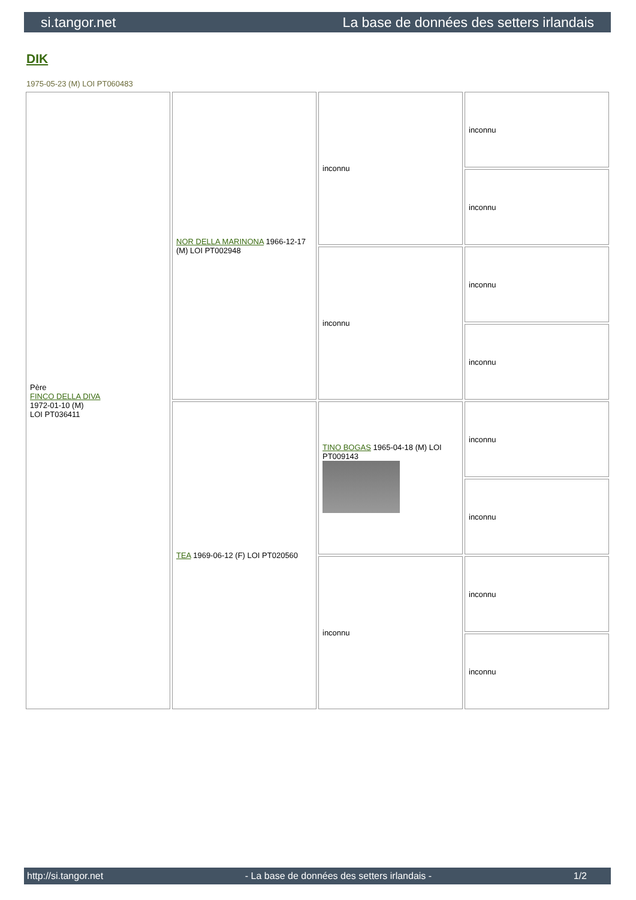si.tangor.net La base de données des setters irlandais
DIK
1975-05-23 (M) LOI PT060483
| Père FINCO DELLA DIVA 1972-01-10 (M) LOI PT036411 | NOR DELLA MARINONA 1966-12-17 (M) LOI PT002948 | inconnu | inconnu |
| | | | inconnu |
| | | inconnu | inconnu |
| | | | inconnu |
| | TEA 1969-06-12 (F) LOI PT020560 | TINO BOGAS 1965-04-18 (M) LOI PT009143 | inconnu |
| | | | inconnu |
| | | inconnu | inconnu |
| | | | inconnu |
http://si.tangor.net - La base de données des setters irlandais - 1/2